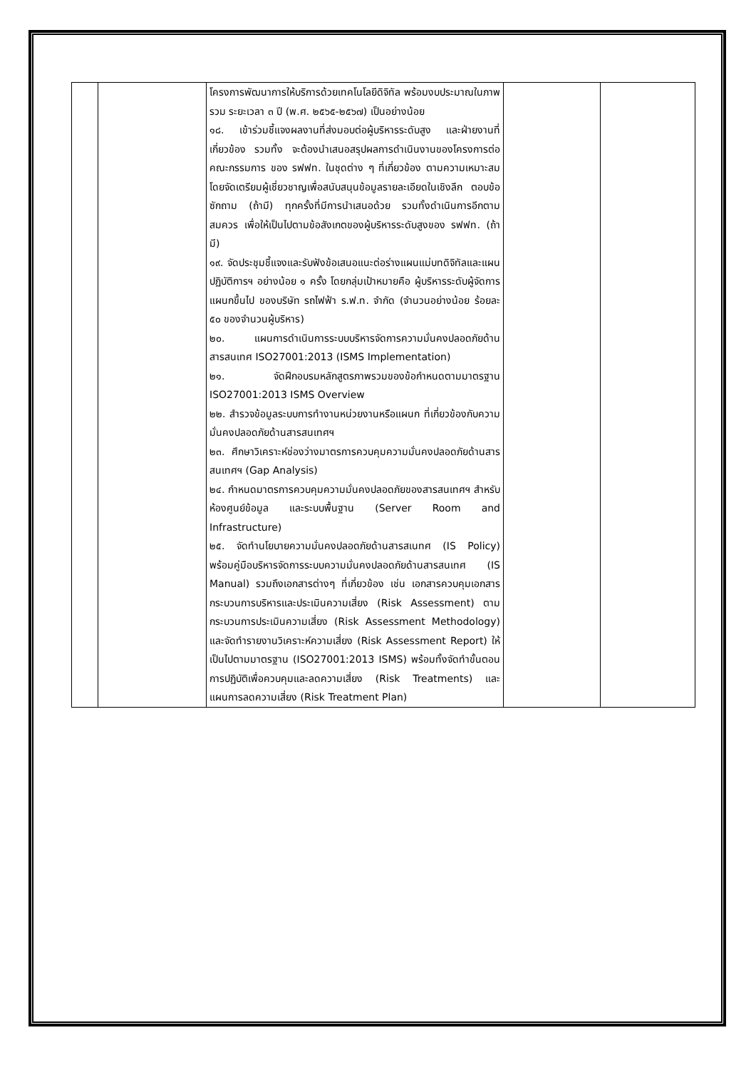| | | โครงการพัฒนาการให้บริการด้วยเทคโนโลยีดิจิทัล พร้อมงบประมาณในภาพรวม ระยะเวลา ๓ ปี (พ.ศ. ๒๕๖๕-๒๕๖๗) เป็นอย่างน้อย ๑๘. เข้าร่วมชี้แจงผลงานที่ส่งมอบต่อผู้บริหารระดับสูง และฝ่ายงานที่เกี่ยวข้อง รวมทั้ง จะต้องนำเสนอสรุปผลการดำเนินงานของโครงการต่อคณะกรรมการ ของ รฟฟท. ในชุดต่าง ๆ ที่เกี่ยวข้อง ตามความเหมาะสม โดยจัดเตรียมผู้เชี่ยวชาญเพื่อสนับสนุนข้อมูลรายละเอียดในเชิงลึก ตอบข้อซักถาม (ถ้ามี) ทุกครั้งที่มีการนำเสนอด้วย รวมทั้งดำเนินการอีกตามสมควร เพื่อให้เป็นไปตามข้อสังเกตของผู้บริหารระดับสูงของ รฟฟท. (ถ้ามี) ๑๙. จัดประชุมชี้แจงและรับฟังข้อเสนอแนะต่อร่างแผนแม่บทดิจิทัลและแผนปฏิบัติการฯ อย่างน้อย ๑ ครั้ง โดยกลุ่มเป้าหมายคือ ผู้บริหารระดับผู้จัดการแผนกขึ้นไป ของบริษัท รถไฟฟ้า ร.ฟ.ท. จำกัด (จำนวนอย่างน้อย ร้อยละ ๕๐ ของจำนวนผู้บริหาร) ๒๐. แผนการดำเนินการระบบบริหารจัดการความมั่นคงปลอดภัยด้านสารสนเทศ ISO27001:2013 (ISMS Implementation) ๒๑. จัดฝึกอบรมหลักสูตรภาพรวมของข้อกำหนดตามมาตรฐาน ISO27001:2013 ISMS Overview ๒๒. สำรวจข้อมูลระบบการทำงานหน่วยงานหรือแผนก ที่เกี่ยวข้องกับความมั่นคงปลอดภัยด้านสารสนเทศฯ ๒๓. ศึกษาวิเคราะห์ช่องว่างมาตรการควบคุมความมั่นคงปลอดภัยด้านสารสนเทศฯ (Gap Analysis) ๒๔. กำหนดมาตรการควบคุมความมั่นคงปลอดภัยของสารสนเทศฯ สำหรับห้องศูนย์ข้อมูล และระบบพื้นฐาน (Server Room and Infrastructure) ๒๕. จัดทำนโยบายความมั่นคงปลอดภัยด้านสารสเนทศ (IS Policy) พร้อมคู่มือบริหารจัดการระบบความมั่นคงปลอดภัยด้านสารสนเทศ (IS Manual) รวมถึงเอกสารต่างๆ ที่เกี่ยวข้อง เช่น เอกสารควบคุมเอกสาร กระบวนการบริหารและประเมินความเสี่ยง (Risk Assessment) ตามกระบวนการประเมินความเสี่ยง (Risk Assessment Methodology) และจัดทำรายงานวิเคราะห์ความเสี่ยง (Risk Assessment Report) ให้เป็นไปตามมาตรฐาน (ISO27001:2013 ISMS) พร้อมทั้งจัดทำขั้นตอนการปฏิบัติเพื่อควบคุมและลดความเสี่ยง (Risk Treatments) และแผนการลดความเสี่ยง (Risk Treatment Plan) | | |